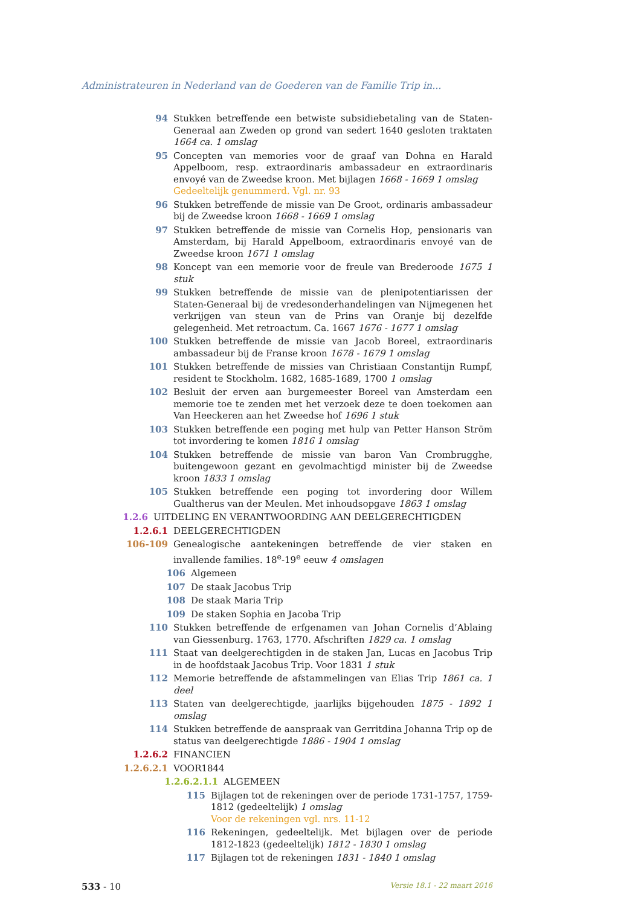Administrateuren in Nederland van de Goederen van de Familie Trip in...
94 Stukken betreffende een betwiste subsidiebetaling van de Staten-Generaal aan Zweden op grond van sedert 1640 gesloten traktaten 1664 ca. 1 omslag
95 Concepten van memories voor de graaf van Dohna en Harald Appelboom, resp. extraordinaris ambassadeur en extraordinaris envoyé van de Zweedse kroon. Met bijlagen 1668 - 1669 1 omslag
Gedeeltelijk genummerd. Vgl. nr. 93
96 Stukken betreffende de missie van De Groot, ordinaris ambassadeur bij de Zweedse kroon 1668 - 1669 1 omslag
97 Stukken betreffende de missie van Cornelis Hop, pensionaris van Amsterdam, bij Harald Appelboom, extraordinaris envoyé van de Zweedse kroon 1671 1 omslag
98 Koncept van een memorie voor de freule van Brederoode 1675 1 stuk
99 Stukken betreffende de missie van de plenipotentiarissen der Staten-Generaal bij de vredesonderhandelingen van Nijmegenen het verkrijgen van steun van de Prins van Oranje bij dezelfde gelegenheid. Met retroactum. Ca. 1667 1676 - 1677 1 omslag
100 Stukken betreffende de missie van Jacob Boreel, extraordinaris ambassadeur bij de Franse kroon 1678 - 1679 1 omslag
101 Stukken betreffende de missies van Christiaan Constantijn Rumpf, resident te Stockholm. 1682, 1685-1689, 1700 1 omslag
102 Besluit der erven aan burgemeester Boreel van Amsterdam een memorie toe te zenden met het verzoek deze te doen toekomen aan Van Heeckeren aan het Zweedse hof 1696 1 stuk
103 Stukken betreffende een poging met hulp van Petter Hanson Ström tot invordering te komen 1816 1 omslag
104 Stukken betreffende de missie van baron Van Crombrugghe, buitengewoon gezant en gevolmachtigd minister bij de Zweedse kroon 1833 1 omslag
105 Stukken betreffende een poging tot invordering door Willem Gualtherus van der Meulen. Met inhoudsopgave 1863 1 omslag
1.2.6 UITDELING EN VERANTWOORDING AAN DEELGERECHTIGDEN
1.2.6.1 DEELGERECHTIGDEN
106-109 Genealogische aantekeningen betreffende de vier staken en invallende families. 18<sup>e</sup>-19<sup>e</sup> eeuw 4 omslagen
106 Algemeen
107 De staak Jacobus Trip
108 De staak Maria Trip
109 De staken Sophia en Jacoba Trip
110 Stukken betreffende de erfgenamen van Johan Cornelis d’Ablaing van Giessenburg. 1763, 1770. Afschriften 1829 ca. 1 omslag
111 Staat van deelgerechtigden in de staken Jan, Lucas en Jacobus Trip in de hoofdstaak Jacobus Trip. Voor 1831 1 stuk
112 Memorie betreffende de afstammelingen van Elias Trip 1861 ca. 1 deel
113 Staten van deelgerechtigde, jaarlijks bijgehouden 1875 - 1892 1 omslag
114 Stukken betreffende de aanspraak van Gerritdina Johanna Trip op de status van deelgerechtigde 1886 - 1904 1 omslag
1.2.6.2 FINANCIEN
1.2.6.2.1 VOOR1844
1.2.6.2.1.1 ALGEMEEN
115 Bijlagen tot de rekeningen over de periode 1731-1757, 1759-1812 (gedeeltelijk) 1 omslag
Voor de rekeningen vgl. nrs. 11-12
116 Rekeningen, gedeeltelijk. Met bijlagen over de periode 1812-1823 (gedeeltelijk) 1812 - 1830 1 omslag
117 Bijlagen tot de rekeningen 1831 - 1840 1 omslag
533 - 10
Versie 18.1 - 22 maart 2016